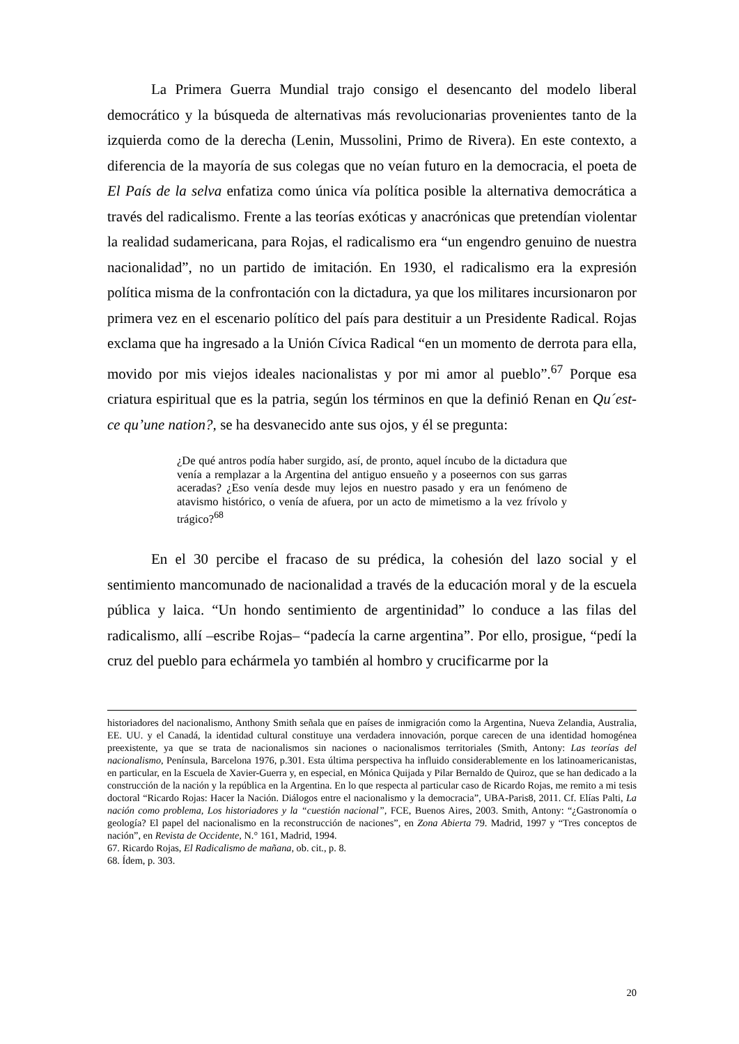La Primera Guerra Mundial trajo consigo el desencanto del modelo liberal democrático y la búsqueda de alternativas más revolucionarias provenientes tanto de la izquierda como de la derecha (Lenin, Mussolini, Primo de Rivera). En este contexto, a diferencia de la mayoría de sus colegas que no veían futuro en la democracia, el poeta de El País de la selva enfatiza como única vía política posible la alternativa democrática a través del radicalismo. Frente a las teorías exóticas y anacrónicas que pretendían violentar la realidad sudamericana, para Rojas, el radicalismo era “un engendro genuino de nuestra nacionalidad”, no un partido de imitación. En 1930, el radicalismo era la expresión política misma de la confrontación con la dictadura, ya que los militares incursionaron por primera vez en el escenario político del país para destituir a un Presidente Radical. Rojas exclama que ha ingresado a la Unión Cívica Radical “en un momento de derrota para ella, movido por mis viejos ideales nacionalistas y por mi amor al pueblo”.<sup>67</sup> Porque esa criatura espiritual que es la patria, según los términos en que la definió Renan en Qu´est-ce qu’une nation?, se ha desvanecido ante sus ojos, y él se pregunta:
¿De qué antros podía haber surgido, así, de pronto, aquel íncubo de la dictadura que venía a remplazar a la Argentina del antiguo ensueño y a poseernos con sus garras aceradas? ¿Eso venía desde muy lejos en nuestro pasado y era un fenómeno de atavismo histórico, o venía de afuera, por un acto de mimetismo a la vez frívolo y trágico?<sup>68</sup>
En el 30 percibe el fracaso de su prédica, la cohesión del lazo social y el sentimiento mancomunado de nacionalidad a través de la educación moral y de la escuela pública y laica. “Un hondo sentimiento de argentinidad” lo conduce a las filas del radicalismo, allí –escribe Rojas– “padecía la carne argentina”. Por ello, prosigue, “pedí la cruz del pueblo para echármela yo también al hombro y crucificarme por la
historiadores del nacionalismo, Anthony Smith señala que en países de inmigración como la Argentina, Nueva Zelandia, Australia, EE. UU. y el Canadá, la identidad cultural constituye una verdadera innovación, porque carecen de una identidad homogénea preexistente, ya que se trata de nacionalismos sin naciones o nacionalismos territoriales (Smith, Antony: Las teorías del nacionalismo, Península, Barcelona 1976, p.301. Esta última perspectiva ha influido considerablemente en los latinoamericanistas, en particular, en la Escuela de Xavier-Guerra y, en especial, en Mónica Quijada y Pilar Bernaldo de Quiroz, que se han dedicado a la construcción de la nación y la república en la Argentina. En lo que respecta al particular caso de Ricardo Rojas, me remito a mi tesis doctoral “Ricardo Rojas: Hacer la Nación. Diálogos entre el nacionalismo y la democracia”, UBA-Paris8, 2011. Cf. Elías Palti, La nación como problema, Los historiadores y la “cuestión nacional”, FCE, Buenos Aires, 2003. Smith, Antony: “¿Gastronomía o geología? El papel del nacionalismo en la reconstrucción de naciones”, en Zona Abierta 79. Madrid, 1997 y “Tres conceptos de nación”, en Revista de Occidente, N.° 161, Madrid, 1994.
67. Ricardo Rojas, El Radicalismo de mañana, ob. cit., p. 8.
68. Ídem, p. 303.
20